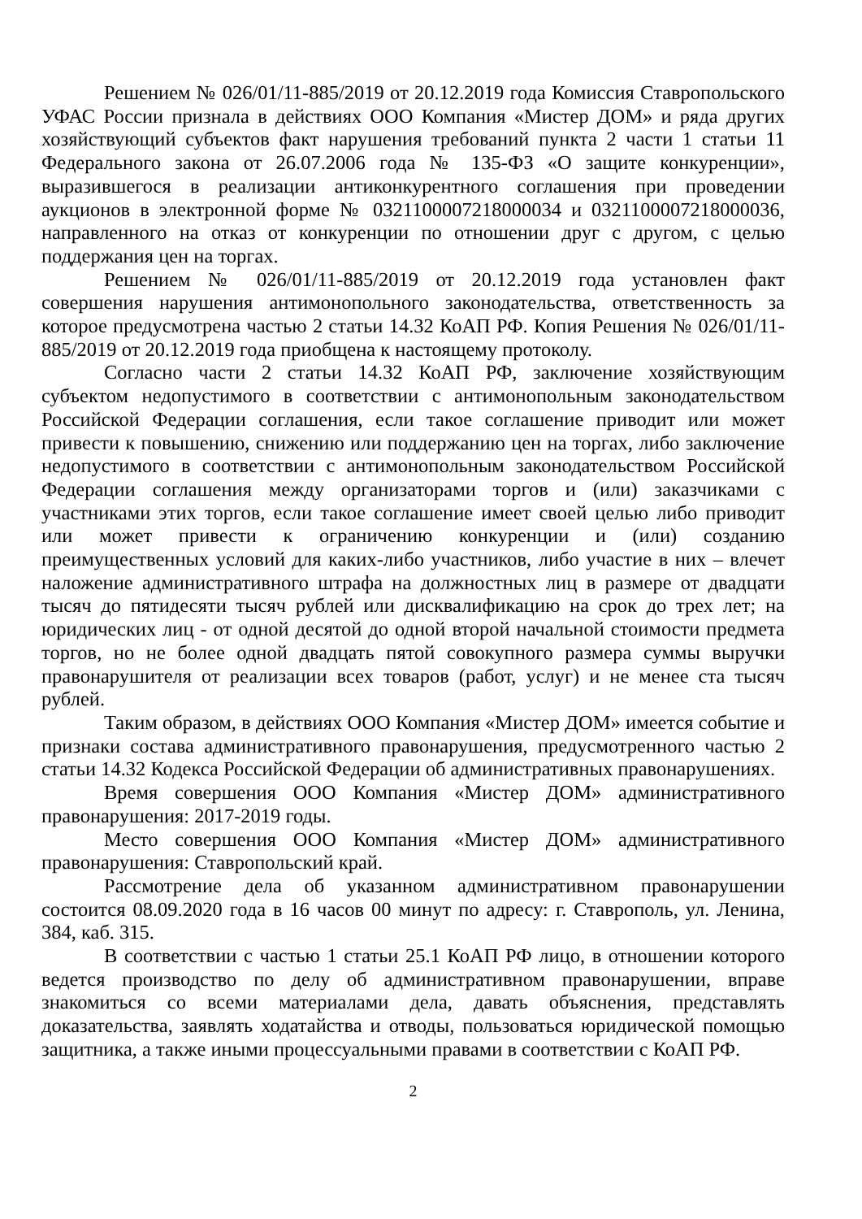Решением № 026/01/11-885/2019 от 20.12.2019 года Комиссия Ставропольского УФАС России признала в действиях ООО Компания «Мистер ДОМ» и ряда других хозяйствующий субъектов факт нарушения требований пункта 2 части 1 статьи 11 Федерального закона от 26.07.2006 года № 135-ФЗ «О защите конкуренции», выразившегося в реализации антиконкурентного соглашения при проведении аукционов в электронной форме № 0321100007218000034 и 0321100007218000036, направленного на отказ от конкуренции по отношении друг с другом, с целью поддержания цен на торгах.
Решением № 026/01/11-885/2019 от 20.12.2019 года установлен факт совершения нарушения антимонопольного законодательства, ответственность за которое предусмотрена частью 2 статьи 14.32 КоАП РФ. Копия Решения № 026/01/11-885/2019 от 20.12.2019 года приобщена к настоящему протоколу.
Согласно части 2 статьи 14.32 КоАП РФ, заключение хозяйствующим субъектом недопустимого в соответствии с антимонопольным законодательством Российской Федерации соглашения, если такое соглашение приводит или может привести к повышению, снижению или поддержанию цен на торгах, либо заключение недопустимого в соответствии с антимонопольным законодательством Российской Федерации соглашения между организаторами торгов и (или) заказчиками с участниками этих торгов, если такое соглашение имеет своей целью либо приводит или может привести к ограничению конкуренции и (или) созданию преимущественных условий для каких-либо участников, либо участие в них – влечет наложение административного штрафа на должностных лиц в размере от двадцати тысяч до пятидесяти тысяч рублей или дисквалификацию на срок до трех лет; на юридических лиц - от одной десятой до одной второй начальной стоимости предмета торгов, но не более одной двадцать пятой совокупного размера суммы выручки правонарушителя от реализации всех товаров (работ, услуг) и не менее ста тысяч рублей.
Таким образом, в действиях ООО Компания «Мистер ДОМ» имеется событие и признаки состава административного правонарушения, предусмотренного частью 2 статьи 14.32 Кодекса Российской Федерации об административных правонарушениях.
Время совершения ООО Компания «Мистер ДОМ» административного правонарушения: 2017-2019 годы.
Место совершения ООО Компания «Мистер ДОМ» административного правонарушения: Ставропольский край.
Рассмотрение дела об указанном административном правонарушении состоится 08.09.2020 года в 16 часов 00 минут по адресу: г. Ставрополь, ул. Ленина, 384, каб. 315.
В соответствии с частью 1 статьи 25.1 КоАП РФ лицо, в отношении которого ведется производство по делу об административном правонарушении, вправе знакомиться со всеми материалами дела, давать объяснения, представлять доказательства, заявлять ходатайства и отводы, пользоваться юридической помощью защитника, а также иными процессуальными правами в соответствии с КоАП РФ.
2